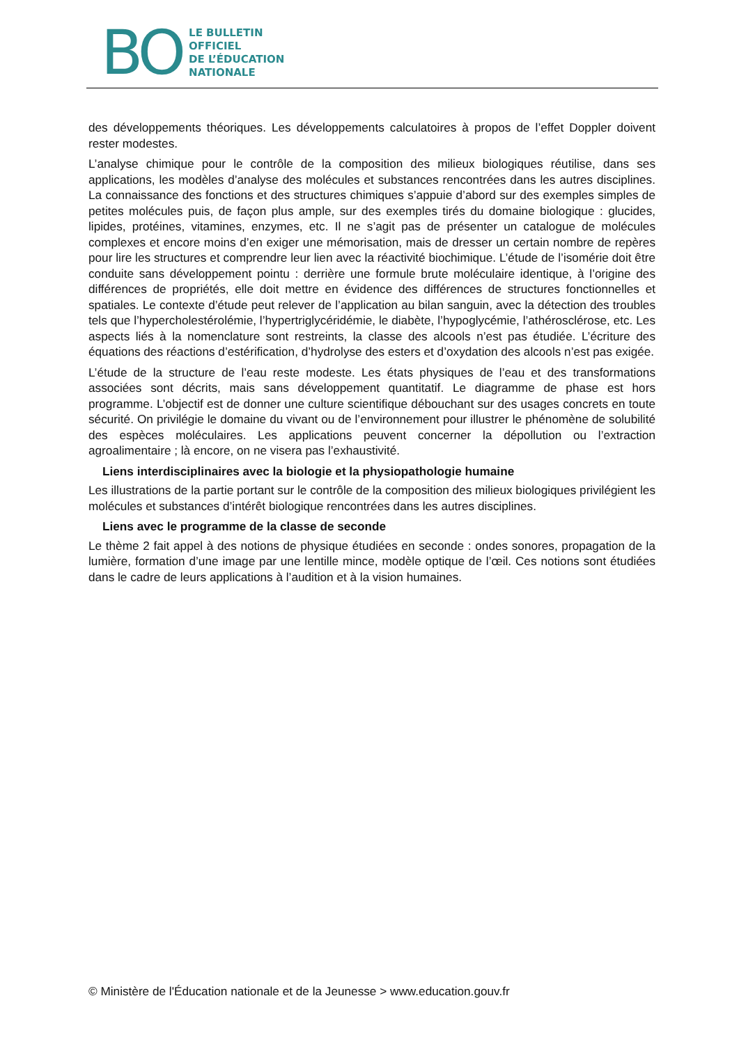BO
LE BULLETIN
OFFICIEL
DE L’ÉDUCATION
NATIONALE
des développements théoriques. Les développements calculatoires à propos de l’effet Doppler doivent rester modestes.
L’analyse chimique pour le contrôle de la composition des milieux biologiques réutilise, dans ses applications, les modèles d’analyse des molécules et substances rencontrées dans les autres disciplines. La connaissance des fonctions et des structures chimiques s’appuie d’abord sur des exemples simples de petites molécules puis, de façon plus ample, sur des exemples tirés du domaine biologique : glucides, lipides, protéines, vitamines, enzymes, etc. Il ne s’agit pas de présenter un catalogue de molécules complexes et encore moins d’en exiger une mémorisation, mais de dresser un certain nombre de repères pour lire les structures et comprendre leur lien avec la réactivité biochimique. L’étude de l’isomérie doit être conduite sans développement pointu : derrière une formule brute moléculaire identique, à l’origine des différences de propriétés, elle doit mettre en évidence des différences de structures fonctionnelles et spatiales. Le contexte d’étude peut relever de l’application au bilan sanguin, avec la détection des troubles tels que l’hypercholestérolémie, l’hypertriglycéridémie, le diabète, l’hypoglycémie, l’athérosclérose, etc. Les aspects liés à la nomenclature sont restreints, la classe des alcools n’est pas étudiée. L’écriture des équations des réactions d’estérification, d’hydrolyse des esters et d’oxydation des alcools n’est pas exigée.
L’étude de la structure de l’eau reste modeste. Les états physiques de l’eau et des transformations associées sont décrits, mais sans développement quantitatif. Le diagramme de phase est hors programme. L’objectif est de donner une culture scientifique débouchant sur des usages concrets en toute sécurité. On privilégie le domaine du vivant ou de l’environnement pour illustrer le phénomène de solubilité des espèces moléculaires. Les applications peuvent concerner la dépollution ou l’extraction agroalimentaire ; là encore, on ne visera pas l’exhaustivité.
Liens interdisciplinaires avec la biologie et la physiopathologie humaine
Les illustrations de la partie portant sur le contrôle de la composition des milieux biologiques privilégient les molécules et substances d’intérêt biologique rencontrées dans les autres disciplines.
Liens avec le programme de la classe de seconde
Le thème 2 fait appel à des notions de physique étudiées en seconde : ondes sonores, propagation de la lumière, formation d’une image par une lentille mince, modèle optique de l’œil. Ces notions sont étudiées dans le cadre de leurs applications à l’audition et à la vision humaines.
© Ministère de l'Éducation nationale et de la Jeunesse > www.education.gouv.fr